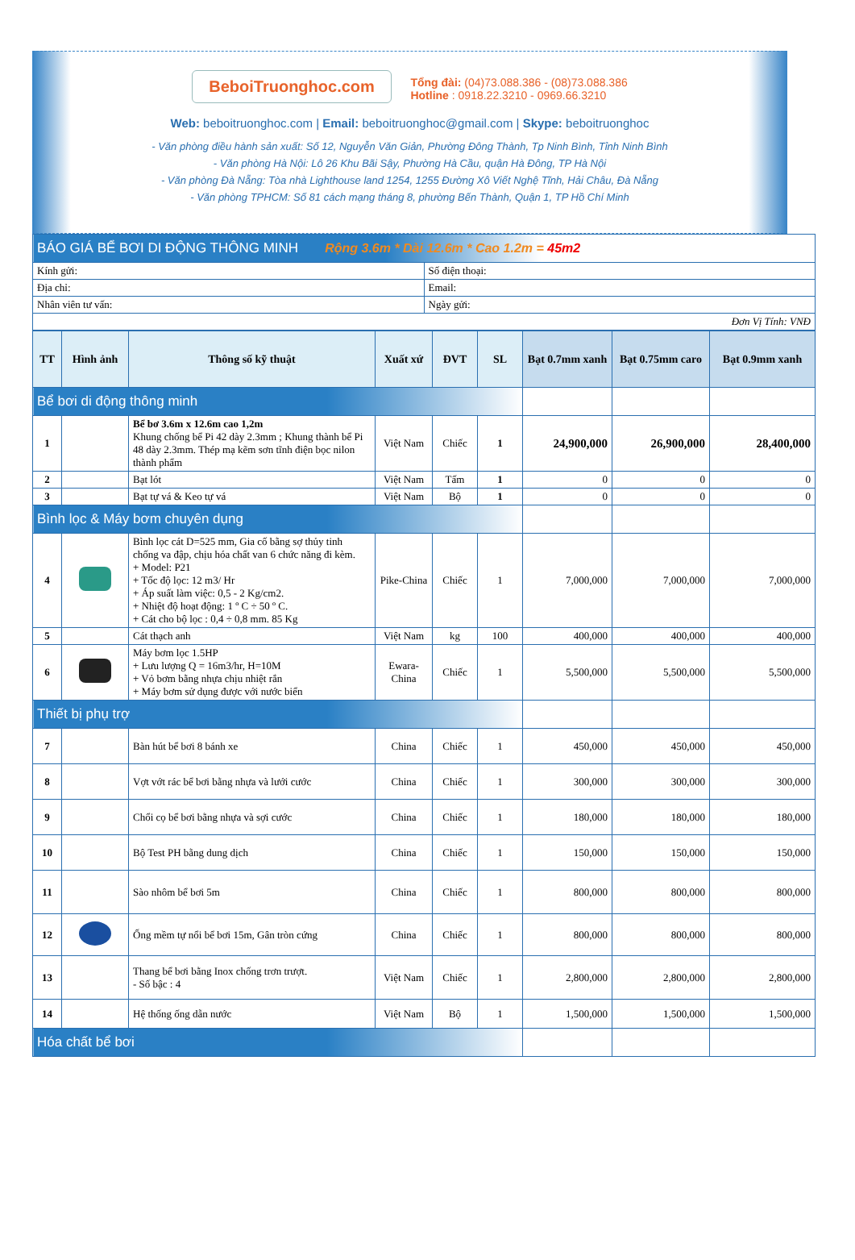BeboiTruonghoc.com
Tổng đài: (04)73.088.386 - (08)73.088.386
Hotline : 0918.22.3210 - 0969.66.3210
Web: beboitruonghoc.com | Email: beboitruonghoc@gmail.com | Skype: beboitruonghoc
- Văn phòng điều hành sản xuất: Số 12, Nguyễn Văn Giản, Phường Đông Thành, Tp Ninh Bình, Tỉnh Ninh Bình
- Văn phòng Hà Nội: Lô 26 Khu Bãi Sậy, Phường Hà Cầu, quận Hà Đông, TP Hà Nội
- Văn phòng Đà Nẵng: Tòa nhà Lighthouse land 1254, 1255 Đường Xô Viết Nghệ Tĩnh, Hải Châu, Đà Nẵng
- Văn phòng TPHCM: Số 81 cách mạng tháng 8, phường Bến Thành, Quận 1, TP Hồ Chí Minh
| BÁO GIÁ BỂ BƠI DI ĐỘNG THÔNG MINH Rộng 3.6m * Dài 12.6m * Cao 1.2m = 45m2 | |
| Kính gửi: | Số điện thoại: |
| Địa chỉ: | Email: |
| Nhân viên tư vấn: | Ngày gửi: |
| Đơn Vị Tính: VNĐ | |
| TT | Hình ảnh | Thông số kỹ thuật | Xuất xứ | ĐVT | SL | Bạt 0.7mm xanh | Bạt 0.75mm caro | Bạt 0.9mm xanh |
| --- | --- | --- | --- | --- | --- | --- | --- | --- |
| Bể bơi di động thông minh | | | | | | | | |
| 1 | | Bể bơ 3.6m x 12.6m cao 1,2m Khung chống bể Pi 42 dày 2.3mm ; Khung thành bể Pi 48 dày 2.3mm. Thép mạ kẽm sơn tĩnh điện bọc nilon thành phẩm | Việt Nam | Chiếc | 1 | 24,900,000 | 26,900,000 | 28,400,000 |
| 2 | | Bạt lót | Việt Nam | Tấm | 1 | 0 | 0 | 0 |
| 3 | | Bạt tự vá & Keo tự vá | Việt Nam | Bộ | 1 | 0 | 0 | 0 |
| Bình lọc & Máy bơm chuyên dụng | | | | | | | | |
| 4 | | Bình lọc cát D=525 mm, Gia cố bằng sợ thủy tinh chống va đập, chịu hóa chất van 6 chức năng đi kèm. + Model: P21 + Tốc độ lọc: 12 m3/ Hr + Áp suất làm việc: 0,5 - 2 Kg/cm2. + Nhiệt độ hoạt động: 1 º C ÷ 50 º C. + Cát cho bộ lọc : 0,4 ÷ 0,8 mm. 85 Kg | Pike-China | Chiếc | 1 | 7,000,000 | 7,000,000 | 7,000,000 |
| 5 | | Cát thạch anh | Việt Nam | kg | 100 | 400,000 | 400,000 | 400,000 |
| 6 | | Máy bơm lọc 1.5HP + Lưu lượng Q = 16m3/hr, H=10M + Vỏ bơm bằng nhựa chịu nhiệt rắn + Máy bơm sử dụng được với nước biển | Ewara-China | Chiếc | 1 | 5,500,000 | 5,500,000 | 5,500,000 |
| Thiết bị phụ trợ | | | | | | | | |
| 7 | | Bàn hút bể bơi 8 bánh xe | China | Chiếc | 1 | 450,000 | 450,000 | 450,000 |
| 8 | | Vợt vớt rác bể bơi bằng nhựa và lưới cước | China | Chiếc | 1 | 300,000 | 300,000 | 300,000 |
| 9 | | Chổi cọ bể bơi bằng nhựa và sợi cước | China | Chiếc | 1 | 180,000 | 180,000 | 180,000 |
| 10 | | Bộ Test PH bằng dung dịch | China | Chiếc | 1 | 150,000 | 150,000 | 150,000 |
| 11 | | Sào nhôm bể bơi 5m | China | Chiếc | 1 | 800,000 | 800,000 | 800,000 |
| 12 | | Ống mềm tự nổi bể bơi 15m, Gân tròn cứng | China | Chiếc | 1 | 800,000 | 800,000 | 800,000 |
| 13 | | Thang bể bơi bằng Inox chống trơn trượt. - Số bậc : 4 | Việt Nam | Chiếc | 1 | 2,800,000 | 2,800,000 | 2,800,000 |
| 14 | | Hệ thống ống dẫn nước | Việt Nam | Bộ | 1 | 1,500,000 | 1,500,000 | 1,500,000 |
| Hóa chất bể bơi | | | | | | | | |